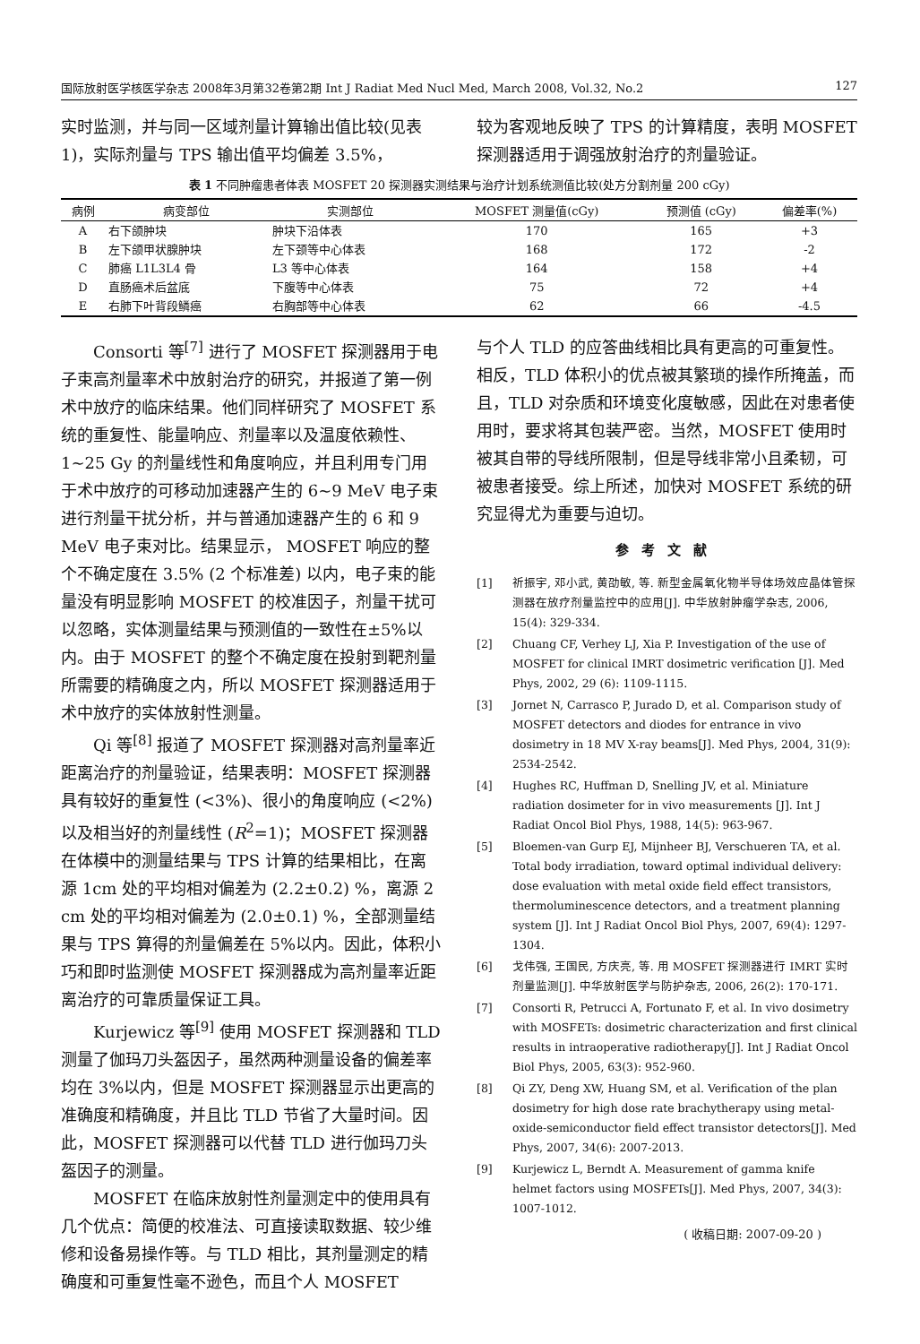国际放射医学核医学杂志 2008年3月第32卷第2期 Int J Radiat Med Nucl Med, March 2008, Vol.32, No.2 127
实时监测，并与同一区域剂量计算输出值比较(见表1)，实际剂量与 TPS 输出值平均偏差 3.5%，
较为客观地反映了 TPS 的计算精度，表明 MOSFET 探测器适用于调强放射治疗的剂量验证。
表 1 不同肿瘤患者体表 MOSFET 20 探测器实测结果与治疗计划系统测值比较(处方分割剂量 200 cGy)
| 病例 | 病变部位 | 实测部位 | MOSFET 测量值(cGy) | 预测值 (cGy) | 偏差率(%) |
| --- | --- | --- | --- | --- | --- |
| A | 右下颌肿块 | 肿块下沿体表 | 170 | 165 | +3 |
| B | 左下颌甲状腺肿块 | 左下颈等中心体表 | 168 | 172 | -2 |
| C | 肺癌 L1L3L4 骨 | L3 等中心体表 | 164 | 158 | +4 |
| D | 直肠癌术后盆底 | 下腹等中心体表 | 75 | 72 | +4 |
| E | 右肺下叶背段鳞癌 | 右胸部等中心体表 | 62 | 66 | -4.5 |
Consorti 等<sup>[7]</sup> 进行了 MOSFET 探测器用于电子束高剂量率术中放射治疗的研究，并报道了第一例术中放疗的临床结果。他们同样研究了 MOSFET 系统的重复性、能量响应、剂量率以及温度依赖性、1~25 Gy 的剂量线性和角度响应，并且利用专门用于术中放疗的可移动加速器产生的 6~9 MeV 电子束进行剂量干扰分析，并与普通加速器产生的 6 和 9 MeV 电子束对比。结果显示， MOSFET 响应的整个不确定度在 3.5% (2 个标准差) 以内，电子束的能量没有明显影响 MOSFET 的校准因子，剂量干扰可以忽略，实体测量结果与预测值的一致性在±5%以内。由于 MOSFET 的整个不确定度在投射到靶剂量所需要的精确度之内，所以 MOSFET 探测器适用于术中放疗的实体放射性测量。
Qi 等<sup>[8]</sup> 报道了 MOSFET 探测器对高剂量率近距离治疗的剂量验证，结果表明：MOSFET 探测器具有较好的重复性 (<3%)、很小的角度响应 (<2%) 以及相当好的剂量线性 (R<sup>2</sup>=1)；MOSFET 探测器在体模中的测量结果与 TPS 计算的结果相比，在离源 1cm 处的平均相对偏差为 (2.2±0.2) %，离源 2 cm 处的平均相对偏差为 (2.0±0.1) %，全部测量结果与 TPS 算得的剂量偏差在 5%以内。因此，体积小巧和即时监测使 MOSFET 探测器成为高剂量率近距离治疗的可靠质量保证工具。
Kurjewicz 等<sup>[9]</sup> 使用 MOSFET 探测器和 TLD 测量了伽玛刀头盔因子，虽然两种测量设备的偏差率均在 3%以内，但是 MOSFET 探测器显示出更高的准确度和精确度，并且比 TLD 节省了大量时间。因此，MOSFET 探测器可以代替 TLD 进行伽玛刀头盔因子的测量。
MOSFET 在临床放射性剂量测定中的使用具有几个优点：简便的校准法、可直接读取数据、较少维修和设备易操作等。与 TLD 相比，其剂量测定的精确度和可重复性毫不逊色，而且个人 MOSFET
与个人 TLD 的应答曲线相比具有更高的可重复性。相反，TLD 体积小的优点被其繁琐的操作所掩盖，而且，TLD 对杂质和环境变化度敏感，因此在对患者使用时，要求将其包装严密。当然，MOSFET 使用时被其自带的导线所限制，但是导线非常小且柔韧，可被患者接受。综上所述，加快对 MOSFET 系统的研究显得尤为重要与迫切。
参考文献
[1] 祈振宇, 邓小武, 黄劭敏, 等. 新型金属氧化物半导体场效应晶体管探测器在放疗剂量监控中的应用[J]. 中华放射肿瘤学杂志, 2006, 15(4): 329-334.
[2] Chuang CF, Verhey LJ, Xia P. Investigation of the use of MOSFET for clinical IMRT dosimetric verification [J]. Med Phys, 2002, 29 (6): 1109-1115.
[3] Jornet N, Carrasco P, Jurado D, et al. Comparison study of MOSFET detectors and diodes for entrance in vivo dosimetry in 18 MV X-ray beams[J]. Med Phys, 2004, 31(9): 2534-2542.
[4] Hughes RC, Huffman D, Snelling JV, et al. Miniature radiation dosimeter for in vivo measurements [J]. Int J Radiat Oncol Biol Phys, 1988, 14(5): 963-967.
[5] Bloemen-van Gurp EJ, Mijnheer BJ, Verschueren TA, et al. Total body irradiation, toward optimal individual delivery: dose evaluation with metal oxide field effect transistors, thermoluminescence detectors, and a treatment planning system [J]. Int J Radiat Oncol Biol Phys, 2007, 69(4): 1297-1304.
[6] 戈伟强, 王国民, 方庆亮, 等. 用 MOSFET 探测器进行 IMRT 实时剂量监测[J]. 中华放射医学与防护杂志, 2006, 26(2): 170-171.
[7] Consorti R, Petrucci A, Fortunato F, et al. In vivo dosimetry with MOSFETs: dosimetric characterization and first clinical results in intraoperative radiotherapy[J]. Int J Radiat Oncol Biol Phys, 2005, 63(3): 952-960.
[8] Qi ZY, Deng XW, Huang SM, et al. Verification of the plan dosimetry for high dose rate brachytherapy using metal-oxide-semiconductor field effect transistor detectors[J]. Med Phys, 2007, 34(6): 2007-2013.
[9] Kurjewicz L, Berndt A. Measurement of gamma knife helmet factors using MOSFETs[J]. Med Phys, 2007, 34(3): 1007-1012.
( 收稿日期: 2007-09-20 )